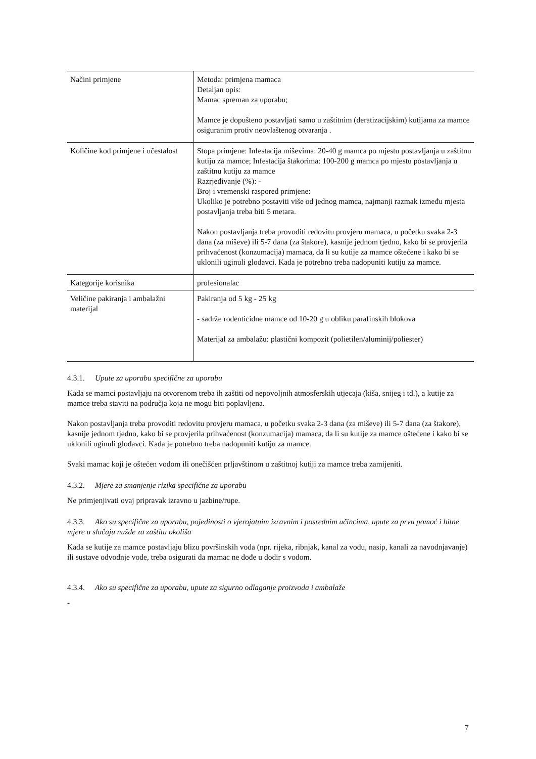| Načini primjene | Metoda: primjena mamaca Detaljan opis: Mamac spreman za uporabu; Mamce je dopušteno postavljati samo u zaštitnim (deratizacijskim) kutijama za mamce osiguranim protiv neovlaštenog otvaranja . |
| Količine kod primjene i učestalost | Stopa primjene: Infestacija miševima: 20-40 g mamca po mjestu postavljanja u zaštitnu kutiju za mamce; Infestacija štakorima: 100-200 g mamca po mjestu postavljanja u zaštitnu kutiju za mamce Razrjeđivanje (%): - Broj i vremenski raspored primjene: Ukoliko je potrebno postaviti više od jednog mamca, najmanji razmak između mjesta postavljanja treba biti 5 metara. Nakon postavljanja treba provoditi redovitu provjeru mamaca, u početku svaka 2-3 dana (za miševe) ili 5-7 dana (za štakore), kasnije jednom tjedno, kako bi se provjerila prihvaćenost (konzumacija) mamaca, da li su kutije za mamce oštećene i kako bi se uklonili uginuli glodavci. Kada je potrebno treba nadopuniti kutiju za mamce. |
| Kategorije korisnika | profesionalac |
| Veličine pakiranja i ambalažni materijal | Pakiranja od 5 kg - 25 kg - sadrže rodenticidne mamce od 10-20 g u obliku parafinskih blokova Materijal za ambalažu: plastični kompozit (polietilen/aluminij/poliester) |
4.3.1. Upute za uporabu specifične za uporabu
Kada se mamci postavljaju na otvorenom treba ih zaštiti od nepovoljnih atmosferskih utjecaja (kiša, snijeg i td.), a kutije za mamce treba staviti na područja koja ne mogu biti poplavljena.
Nakon postavljanja treba provoditi redovitu provjeru mamaca, u početku svaka 2-3 dana (za miševe) ili 5-7 dana (za štakore), kasnije jednom tjedno, kako bi se provjerila prihvaćenost (konzumacija) mamaca, da li su kutije za mamce oštećene i kako bi se uklonili uginuli glodavci. Kada je potrebno treba nadopuniti kutiju za mamce.
Svaki mamac koji je oštećen vodom ili onečišćen prljavštinom u zaštitnoj kutiji za mamce treba zamijeniti.
4.3.2. Mjere za smanjenje rizika specifične za uporabu
Ne primjenjivati ovaj pripravak izravno u jazbine/rupe.
4.3.3. Ako su specifične za uporabu, pojedinosti o vjerojatnim izravnim i posrednim učincima, upute za prvu pomoć i hitne mjere u slučaju nužde za zaštitu okoliša
Kada se kutije za mamce postavljaju blizu površinskih voda (npr. rijeka, ribnjak, kanal za vodu, nasip, kanali za navodnjavanje) ili sustave odvodnje vode, treba osigurati da mamac ne dođe u dodir s vodom.
4.3.4. Ako su specifične za uporabu, upute za sigurno odlaganje proizvoda i ambalaže
-
7